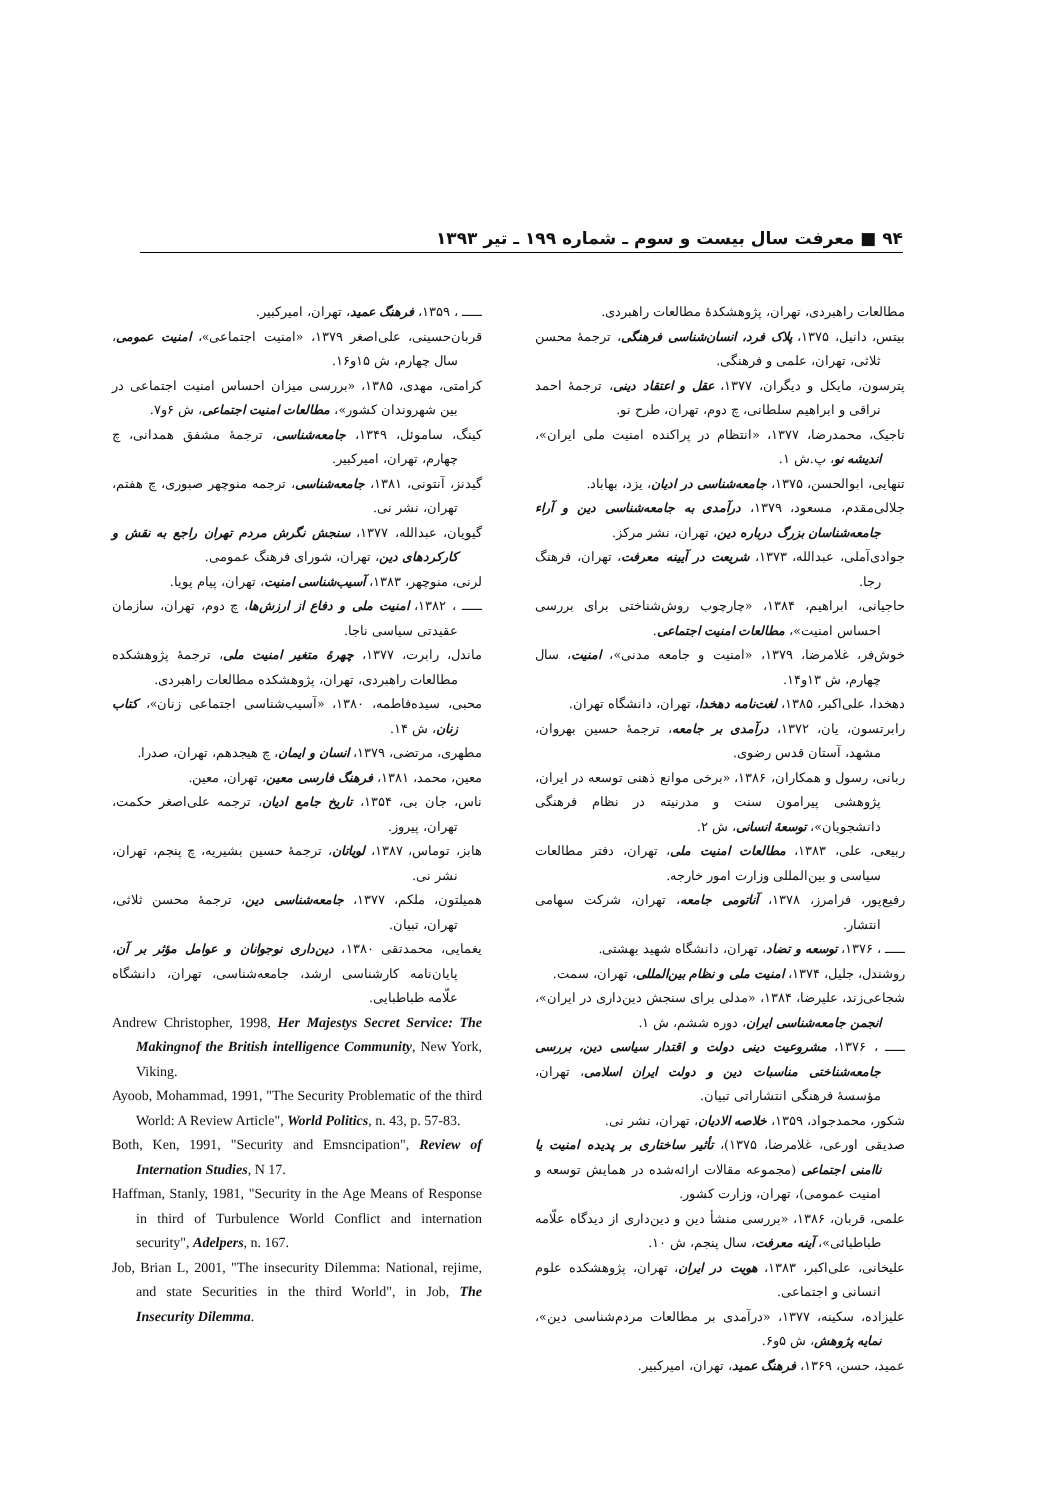۹۴ ■ معرفت سال بیست و سوم ـ شماره ۱۹۹ ـ تیر ۱۳۹۳
مطالعات راهبردی، تهران، پژوهشکدهٔ مطالعات راهبردی.
بیتس، دانیل، ۱۳۷۵، پلاک فرد، انسان‌شناسی فرهنگی، ترجمهٔ محسن ثلاثی، تهران، علمی و فرهنگی.
پترسون، مایکل و دیگران، ۱۳۷۷، عقل و اعتقاد دینی، ترجمهٔ احمد نراقی و ابراهیم سلطانی، چ دوم، تهران، طرح نو.
تاجیک، محمدرضا، ۱۳۷۷، «انتظام در پراکنده امنیت ملی ایران»، اندیشه نو، پ.ش ۱.
تنهایی، ابوالحسن، ۱۳۷۵، جامعه‌شناسی در ادیان، یزد، بهاباد.
جلالی‌مقدم، مسعود، ۱۳۷۹، درآمدی به جامعه‌شناسی دین و آراء جامعه‌شناسان بزرگ درباره دین، تهران، نشر مرکز.
جوادی‌آملی، عبدالله، ۱۳۷۳، شریعت در آیینه معرفت، تهران، فرهنگ رجا.
حاجیانی، ابراهیم، ۱۳۸۴، «چارچوب روش‌شناختی برای بررسی احساس امنیت»، مطالعات امنیت اجتماعی.
خوش‌فر، غلامرضا، ۱۳۷۹، «امنیت و جامعه مدنی»، امنیت، سال چهارم، ش ۱۳و۱۴.
دهخدا، علی‌اکبر، ۱۳۸۵، لغت‌نامه دهخدا، تهران، دانشگاه تهران.
رابرتسون، یان، ۱۳۷۲، درآمدی بر جامعه، ترجمهٔ حسین بهروان، مشهد، آستان قدس رضوی.
ربانی، رسول و همکاران، ۱۳۸۶، «برخی موانع ذهنی توسعه در ایران، پژوهشی پیرامون سنت و مدرنیته در نظام فرهنگی دانشجویان»، توسعهٔ انسانی، ش ۲.
ربیعی، علی، ۱۳۸۳، مطالعات امنیت ملی، تهران، دفتر مطالعات سیاسی و بین‌المللی وزارت امور خارجه.
رفیع‌پور، فرامرز، ۱۳۷۸، آناتومی جامعه، تهران، شرکت سهامی انتشار.
ـــــ ، ۱۳۷۶، توسعه و تضاد، تهران، دانشگاه شهید بهشتی.
روشندل، جلیل، ۱۳۷۴، امنیت ملی و نظام بین‌المللی، تهران، سمت.
شجاعی‌زند، علیرضا، ۱۳۸۴، «مدلی برای سنجش دین‌داری در ایران»، انجمن جامعه‌شناسی ایران، دوره ششم، ش ۱.
ـــــ ، ۱۳۷۶، مشروعیت دینی دولت و اقتدار سیاسی دین، بررسی جامعه‌شناختی مناسبات دین و دولت ایران اسلامی، تهران، مؤسسهٔ فرهنگی انتشاراتی تبیان.
شکور، محمدجواد، ۱۳۵۹، خلاصه الادیان، تهران، نشر نی.
صدیقی اورعی، غلامرضا، ۱۳۷۵)، تأثیر ساختاری بر پدیده امنیت یا ناامنی اجتماعی (مجموعه مقالات ارائه‌شده در همایش توسعه و امنیت عمومی)، تهران، وزارت کشور.
علمی، قربان، ۱۳۸۶، «بررسی منشأ دین و دین‌داری از دیدگاه علّامه طباطبائی»، آینه معرفت، سال پنجم، ش ۱۰.
علیخانی، علی‌اکبر، ۱۳۸۳، هویت در ایران، تهران، پژوهشکده علوم انسانی و اجتماعی.
علیزاده، سکینه، ۱۳۷۷، «درآمدی بر مطالعات مردم‌شناسی دین»، نمایه پژوهش، ش ۵و۶.
عمید، حسن، ۱۳۶۹، فرهنگ عمید، تهران، امیرکبیر.
ـــــ ، ۱۳۵۹، فرهنگ عمید، تهران، امیرکبیر.
قربان‌حسینی، علی‌اصغر ۱۳۷۹، «امنیت اجتماعی»، امنیت عمومی، سال چهارم، ش ۱۵و۱۶.
کرامتی، مهدی، ۱۳۸۵، «بررسی میزان احساس امنیت اجتماعی در بین شهروندان کشور»، مطالعات امنیت اجتماعی، ش ۶و۷.
کینگ، ساموئل، ۱۳۴۹، جامعه‌شناسی، ترجمهٔ مشفق همدانی، چ چهارم، تهران، امیرکبیر.
گیدنز، آنتونی، ۱۳۸۱، جامعه‌شناسی، ترجمه منوچهر صبوری، چ هفتم، تهران، نشر نی.
گیویان، عبدالله، ۱۳۷۷، سنجش نگرش مردم تهران راجع به نقش و کارکردهای دین، تهران، شورای فرهنگ عمومی.
لرنی، منوچهر، ۱۳۸۳، آسیب‌شناسی امنیت، تهران، پیام پویا.
ـــــ ، ۱۳۸۲، امنیت ملی و دفاع از ارزش‌ها، چ دوم، تهران، سازمان عقیدتی سیاسی ناجا.
ماندل، رابرت، ۱۳۷۷، چهرهٔ متغیر امنیت ملی، ترجمهٔ پژوهشکده مطالعات راهبردی، تهران، پژوهشکده مطالعات راهبردی.
محبی، سیده‌فاطمه، ۱۳۸۰، «آسیب‌شناسی اجتماعی زنان»، کتاب زنان، ش ۱۴.
مطهری، مرتضی، ۱۳۷۹، انسان و ایمان، چ هیجدهم، تهران، صدرا.
معین، محمد، ۱۳۸۱، فرهنگ فارسی معین، تهران، معین.
ناس، جان بی، ۱۳۵۴، تاریخ جامع ادیان، ترجمه علی‌اصغر حکمت، تهران، پیروز.
هابز، توماس، ۱۳۸۷، لویاتان، ترجمهٔ حسین بشیریه، چ پنجم، تهران، نشر نی.
همیلتون، ملکم، ۱۳۷۷، جامعه‌شناسی دین، ترجمهٔ محسن ثلاثی، تهران، تبیان.
یغمایی، محمدتقی ۱۳۸۰، دین‌داری نوجوانان و عوامل مؤثر بر آن، پایان‌نامه کارشناسی ارشد، جامعه‌شناسی، تهران، دانشگاه علّامه طباطبایی.
Andrew Christopher, 1998, Her Majestys Secret Service: The Makingnof the British intelligence Community, New York, Viking.
Ayoob, Mohammad, 1991, "The Security Problematic of the third World: A Review Article", World Politics, n. 43, p. 57-83.
Both, Ken, 1991, "Security and Emsncipation", Review of Internation Studies, N 17.
Haffman, Stanly, 1981, "Security in the Age Means of Response in third of Turbulence World Conflict and internation security", Adelpers, n. 167.
Job, Brian L, 2001, "The insecurity Dilemma: National, rejime, and state Securities in the third World", in Job, The Insecurity Dilemma.